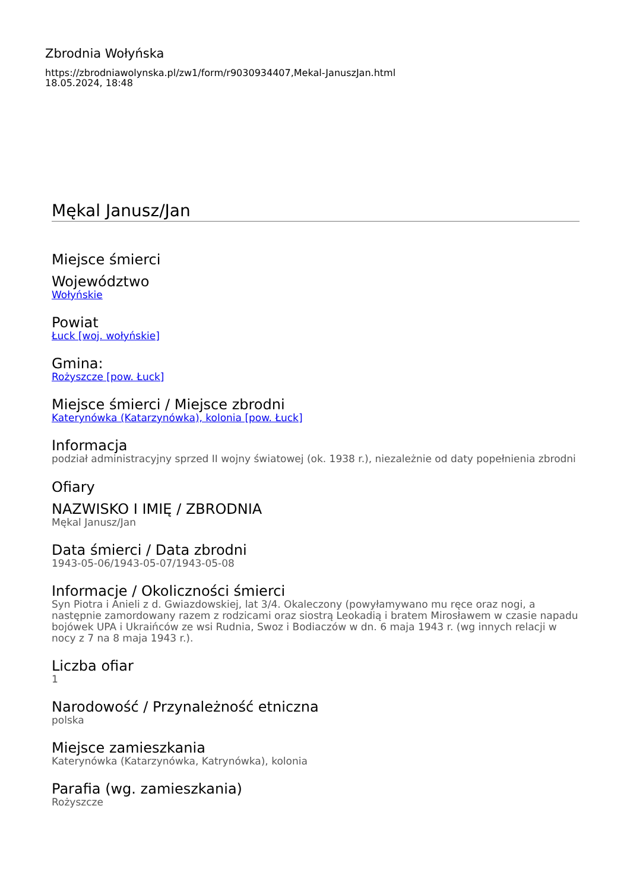Zbrodnia Wołyńska
https://zbrodniawolynska.pl/zw1/form/r9030934407,Mekal-JanuszJan.html
18.05.2024, 18:48
Mękal Janusz/Jan
Miejsce śmierci
Województwo
Wołyńskie
Powiat
Łuck [woj. wołyńskie]
Gmina:
Rożyszcze [pow. Łuck]
Miejsce śmierci / Miejsce zbrodni
Katerynówka (Katarzynówka), kolonia [pow. Łuck]
Informacja
podział administracyjny sprzed II wojny światowej (ok. 1938 r.), niezależnie od daty popełnienia zbrodni
Ofiary
NAZWISKO I IMIĘ / ZBRODNIA
Mękal Janusz/Jan
Data śmierci / Data zbrodni
1943-05-06/1943-05-07/1943-05-08
Informacje / Okoliczności śmierci
Syn Piotra i Anieli z d. Gwiazdowskiej, lat 3/4. Okaleczony (powyłamywano mu ręce oraz nogi, a następnie zamordowany razem z rodzicami oraz siostrą Leokadią i bratem Mirosławem w czasie napadu bojówek UPA i Ukraińców ze wsi Rudnia, Swoz i Bodiaczów w dn. 6 maja 1943 r. (wg innych relacji w nocy z 7 na 8 maja 1943 r.).
Liczba ofiar
1
Narodowość / Przynależność etniczna
polska
Miejsce zamieszkania
Katerynówka (Katarzynówka, Katrynówka), kolonia
Parafia (wg. zamieszkania)
Rożyszcze